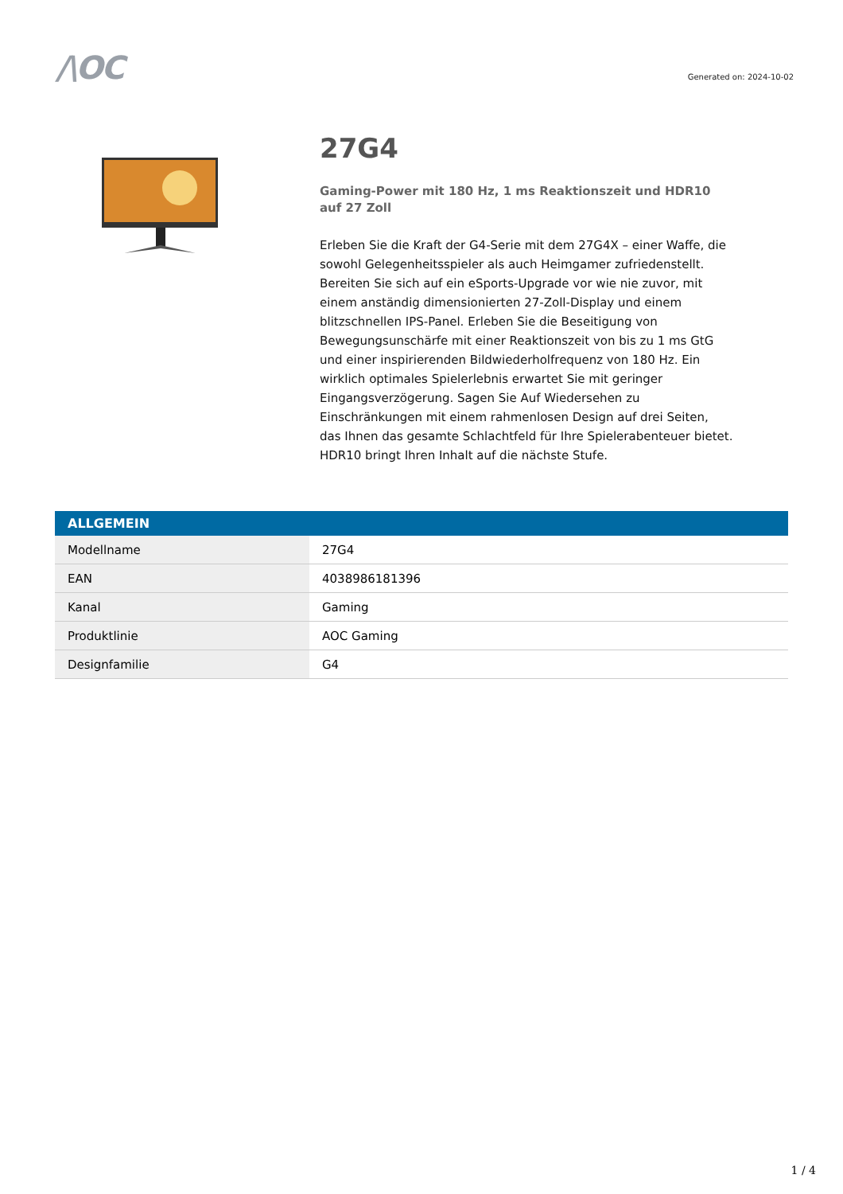/\OC
Generated on: 2024-10-02
27G4
Gaming-Power mit 180 Hz, 1 ms Reaktionszeit und HDR10 auf 27 Zoll
Erleben Sie die Kraft der G4-Serie mit dem 27G4X – einer Waffe, die sowohl Gelegenheitsspieler als auch Heimgamer zufriedenstellt. Bereiten Sie sich auf ein eSports-Upgrade vor wie nie zuvor, mit einem anständig dimensionierten 27-Zoll-Display und einem blitzschnellen IPS-Panel. Erleben Sie die Beseitigung von Bewegungsunschärfe mit einer Reaktionszeit von bis zu 1 ms GtG und einer inspirierenden Bildwiederholfrequenz von 180 Hz. Ein wirklich optimales Spielerlebnis erwartet Sie mit geringer Eingangsverzögerung. Sagen Sie Auf Wiedersehen zu Einschränkungen mit einem rahmenlosen Design auf drei Seiten, das Ihnen das gesamte Schlachtfeld für Ihre Spielerabenteuer bietet. HDR10 bringt Ihren Inhalt auf die nächste Stufe.
| ALLGEMEIN | |
| --- | --- |
| Modellname | 27G4 |
| EAN | 4038986181396 |
| Kanal | Gaming |
| Produktlinie | AOC Gaming |
| Designfamilie | G4 |
1 / 4